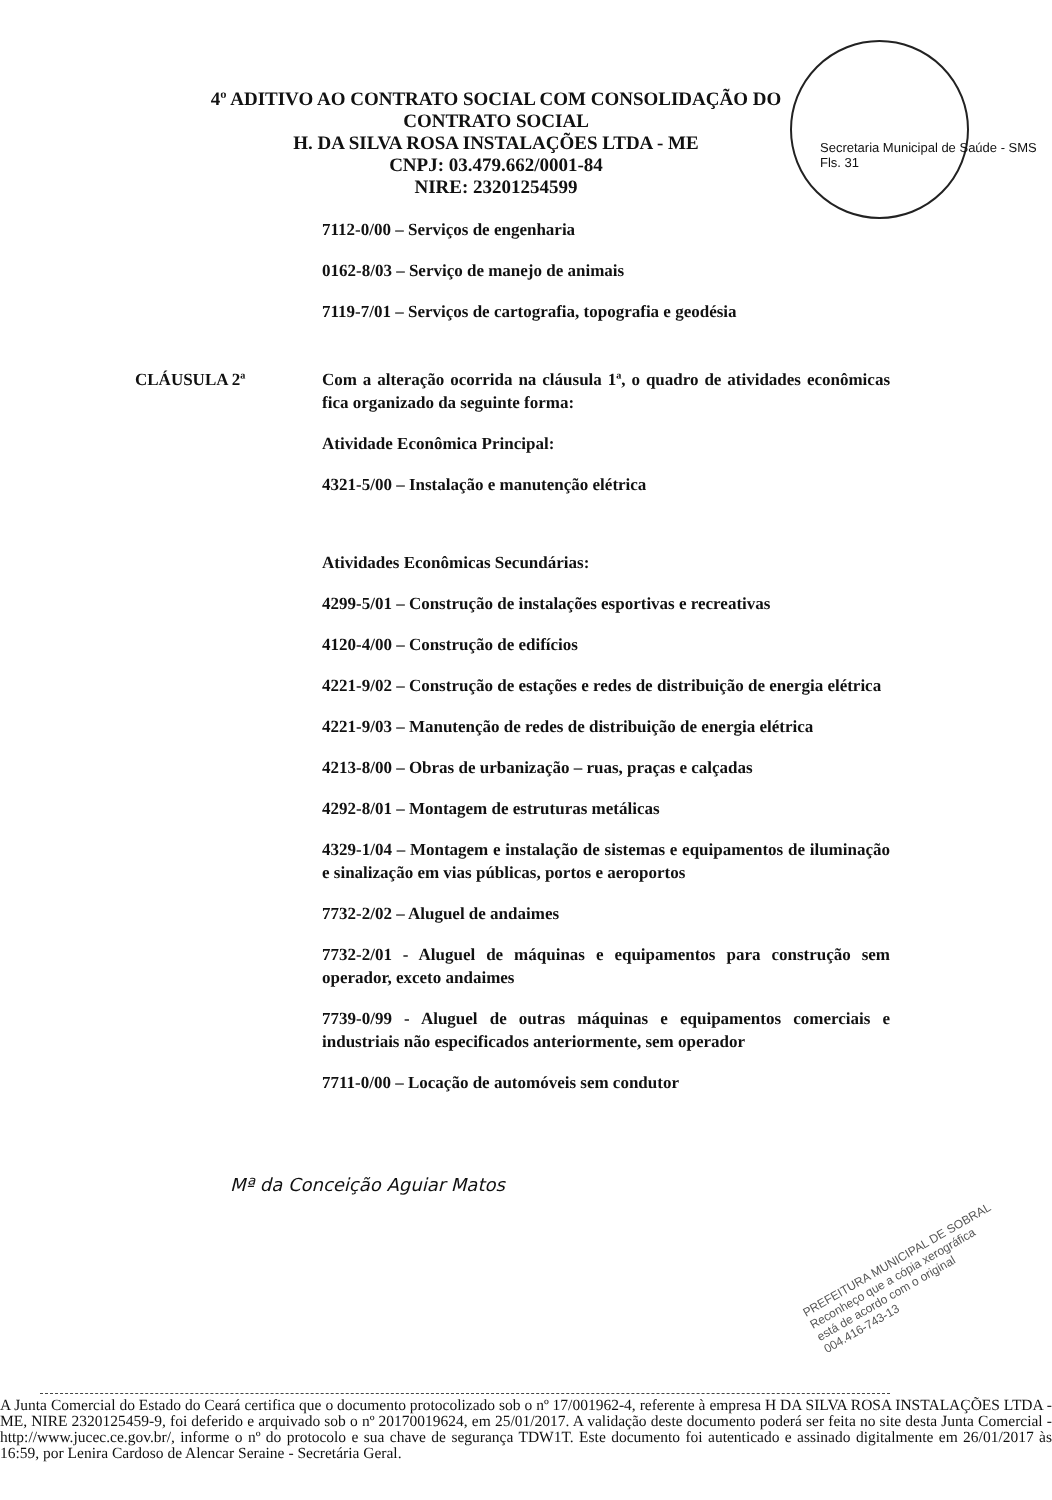4º ADITIVO AO CONTRATO SOCIAL COM CONSOLIDAÇÃO DO
CONTRATO SOCIAL
H. DA SILVA ROSA INSTALAÇÕES LTDA - ME
CNPJ: 03.479.662/0001-84
NIRE: 23201254599
Secretaria Municipal de Saúde - SMS Fls. 31
7112-0/00 – Serviços de engenharia
0162-8/03 – Serviço de manejo de animais
7119-7/01 – Serviços de cartografia, topografia e geodésia
CLÁUSULA 2ª Com a alteração ocorrida na cláusula 1ª, o quadro de atividades econômicas fica organizado da seguinte forma:
Atividade Econômica Principal:
4321-5/00 – Instalação e manutenção elétrica
Atividades Econômicas Secundárias:
4299-5/01 – Construção de instalações esportivas e recreativas
4120-4/00 – Construção de edifícios
4221-9/02 – Construção de estações e redes de distribuição de energia elétrica
4221-9/03 – Manutenção de redes de distribuição de energia elétrica
4213-8/00 – Obras de urbanização – ruas, praças e calçadas
4292-8/01 – Montagem de estruturas metálicas
4329-1/04 – Montagem e instalação de sistemas e equipamentos de iluminação e sinalização em vias públicas, portos e aeroportos
7732-2/02 – Aluguel de andaimes
7732-2/01 - Aluguel de máquinas e equipamentos para construção sem operador, exceto andaimes
7739-0/99 - Aluguel de outras máquinas e equipamentos comerciais e industriais não especificados anteriormente, sem operador
7711-0/00 – Locação de automóveis sem condutor
Mª da Conceição Aguiar Matos
PREFEITURA MUNICIPAL DE SOBRAL
Reconheço que a cópia xerográfica
está de acordo com o original
004.416-743-13
A Junta Comercial do Estado do Ceará certifica que o documento protocolizado sob o nº 17/001962-4, referente à empresa H DA SILVA ROSA INSTALAÇÕES LTDA - ME, NIRE 2320125459-9, foi deferido e arquivado sob o nº 20170019624, em 25/01/2017. A validação deste documento poderá ser feita no site desta Junta Comercial - http://www.jucec.ce.gov.br/, informe o nº do protocolo e sua chave de segurança TDW1T. Este documento foi autenticado e assinado digitalmente em 26/01/2017 às 16:59, por Lenira Cardoso de Alencar Seraine - Secretária Geral.